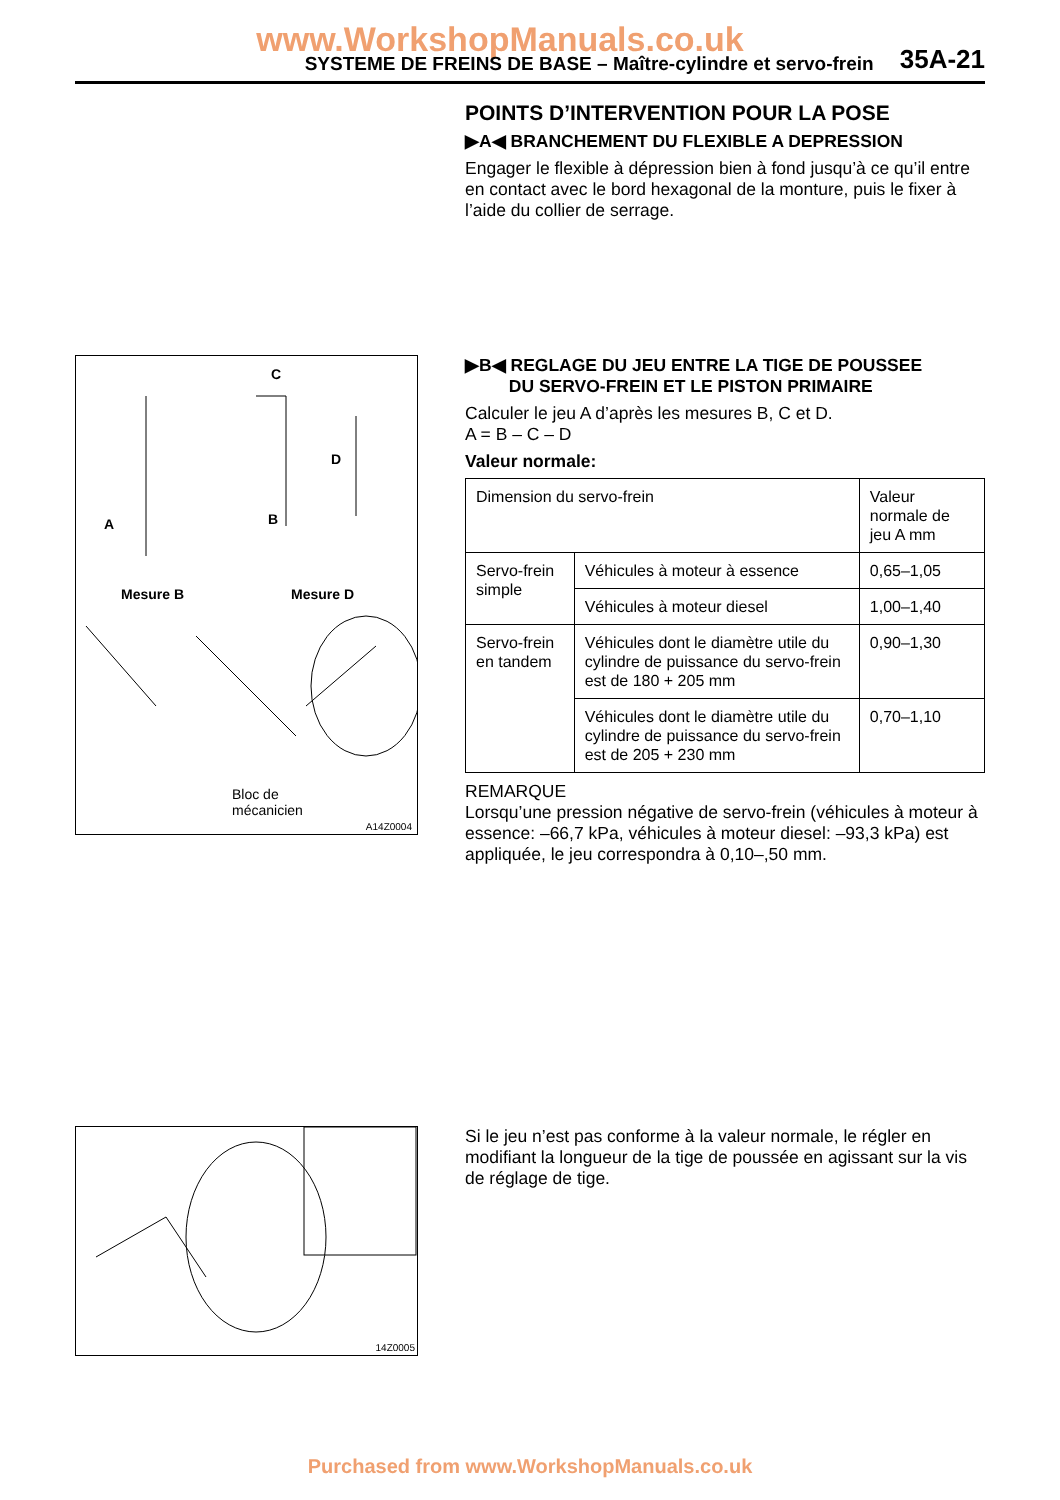www.WorkshopManuals.co.uk
SYSTEME DE FREINS DE BASE – Maître-cylindre et servo-frein 35A-21
POINTS D’INTERVENTION POUR LA POSE
▶A◀ BRANCHEMENT DU FLEXIBLE A DEPRESSION
Engager le flexible à dépression bien à fond jusqu’à ce qu’il entre en contact avec le bord hexagonal de la monture, puis le fixer à l’aide du collier de serrage.
C
D
B
A
Mesure B Mesure D
Bloc de
mécanicien
A14Z0004
▶B◀ REGLAGE DU JEU ENTRE LA TIGE DE POUSSEE
DU SERVO-FREIN ET LE PISTON PRIMAIRE
Calculer le jeu A d’après les mesures B, C et D.
A = B – C – D
Valeur normale:
| Dimension du servo-frein | | Valeur normale de jeu A mm |
| --- | --- | --- |
| Servo-frein simple | Véhicules à moteur à essence | 0,65–1,05 |
| | Véhicules à moteur diesel | 1,00–1,40 |
| Servo-frein en tandem | Véhicules dont le diamètre utile du cylindre de puissance du servo-frein est de 180 + 205 mm | 0,90–1,30 |
| | Véhicules dont le diamètre utile du cylindre de puissance du servo-frein est de 205 + 230 mm | 0,70–1,10 |
REMARQUE
Lorsqu’une pression négative de servo-frein (véhicules à moteur à essence: –66,7 kPa, véhicules à moteur diesel: –93,3 kPa) est appliquée, le jeu correspondra à 0,10–,50 mm.
14Z0005
Si le jeu n’est pas conforme à la valeur normale, le régler en modifiant la longueur de la tige de poussée en agissant sur la vis de réglage de tige.
Purchased from www.WorkshopManuals.co.uk